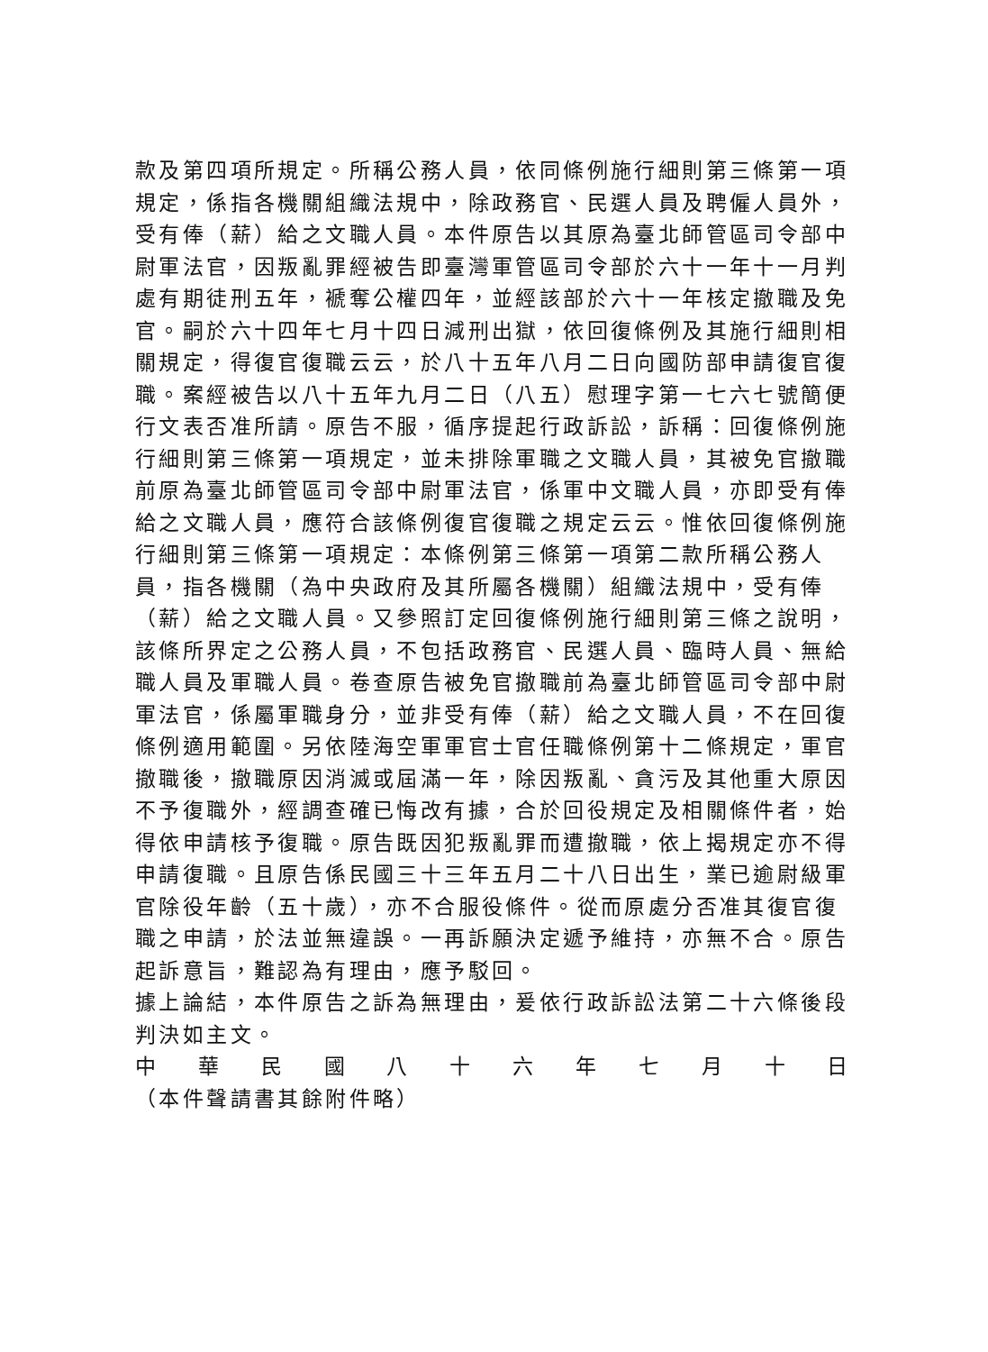款及第四項所規定。所稱公務人員，依同條例施行細則第三條第一項規定，係指各機關組織法規中，除政務官、民選人員及聘僱人員外，受有俸（薪）給之文職人員。本件原告以其原為臺北師管區司令部中尉軍法官，因叛亂罪經被告即臺灣軍管區司令部於六十一年十一月判處有期徒刑五年，褫奪公權四年，並經該部於六十一年核定撤職及免官。嗣於六十四年七月十四日減刑出獄，依回復條例及其施行細則相關規定，得復官復職云云，於八十五年八月二日向國防部申請復官復職。案經被告以八十五年九月二日（八五）慰理字第一七六七號簡便行文表否准所請。原告不服，循序提起行政訴訟，訴稱：回復條例施行細則第三條第一項規定，並未排除軍職之文職人員，其被免官撤職前原為臺北師管區司令部中尉軍法官，係軍中文職人員，亦即受有俸給之文職人員，應符合該條例復官復職之規定云云。惟依回復條例施行細則第三條第一項規定：本條例第三條第一項第二款所稱公務人員，指各機關（為中央政府及其所屬各機關）組織法規中，受有俸（薪）給之文職人員。又參照訂定回復條例施行細則第三條之說明，該條所界定之公務人員，不包括政務官、民選人員、臨時人員、無給職人員及軍職人員。卷查原告被免官撤職前為臺北師管區司令部中尉軍法官，係屬軍職身分，並非受有俸（薪）給之文職人員，不在回復條例適用範圍。另依陸海空軍軍官士官任職條例第十二條規定，軍官撤職後，撤職原因消滅或屆滿一年，除因叛亂、貪污及其他重大原因不予復職外，經調查確已悔改有據，合於回役規定及相關條件者，始得依申請核予復職。原告既因犯叛亂罪而遭撤職，依上揭規定亦不得申請復職。且原告係民國三十三年五月二十八日出生，業已逾尉級軍官除役年齡（五十歲），亦不合服役條件。從而原處分否准其復官復職之申請，於法並無違誤。一再訴願決定遞予維持，亦無不合。原告起訴意旨，難認為有理由，應予駁回。
據上論結，本件原告之訴為無理由，爰依行政訴訟法第二十六條後段判決如主文。
中 華 民 國 八 十 六 年 七 月 十 日
（本件聲請書其餘附件略）